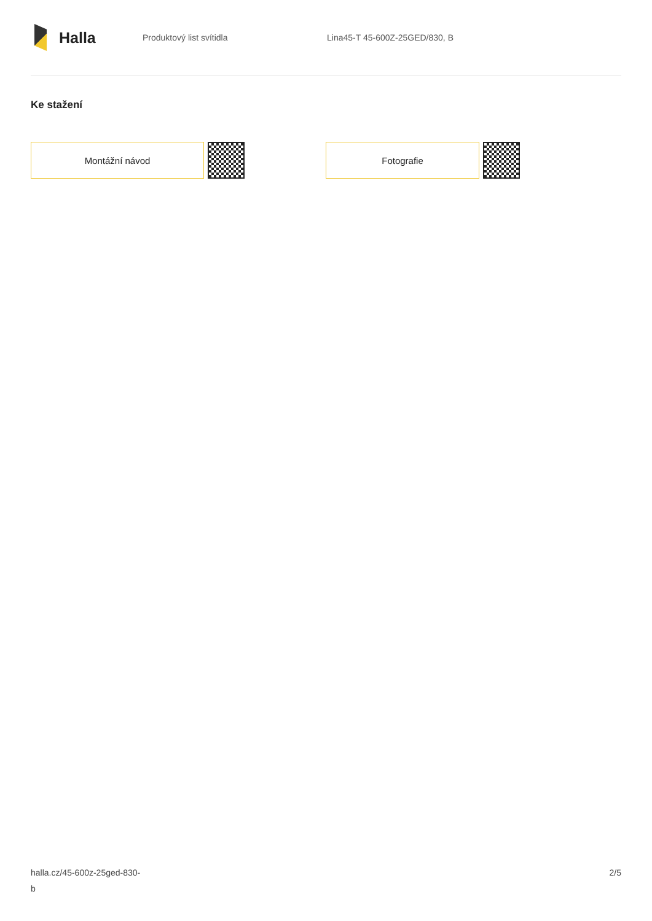Halla
Produktový list svítidla Lina45-T 45-600Z-25GED/830, B
Ke stažení
Montážní návod Fotografie
halla.cz/45-600z-25ged-830-
b
2/5